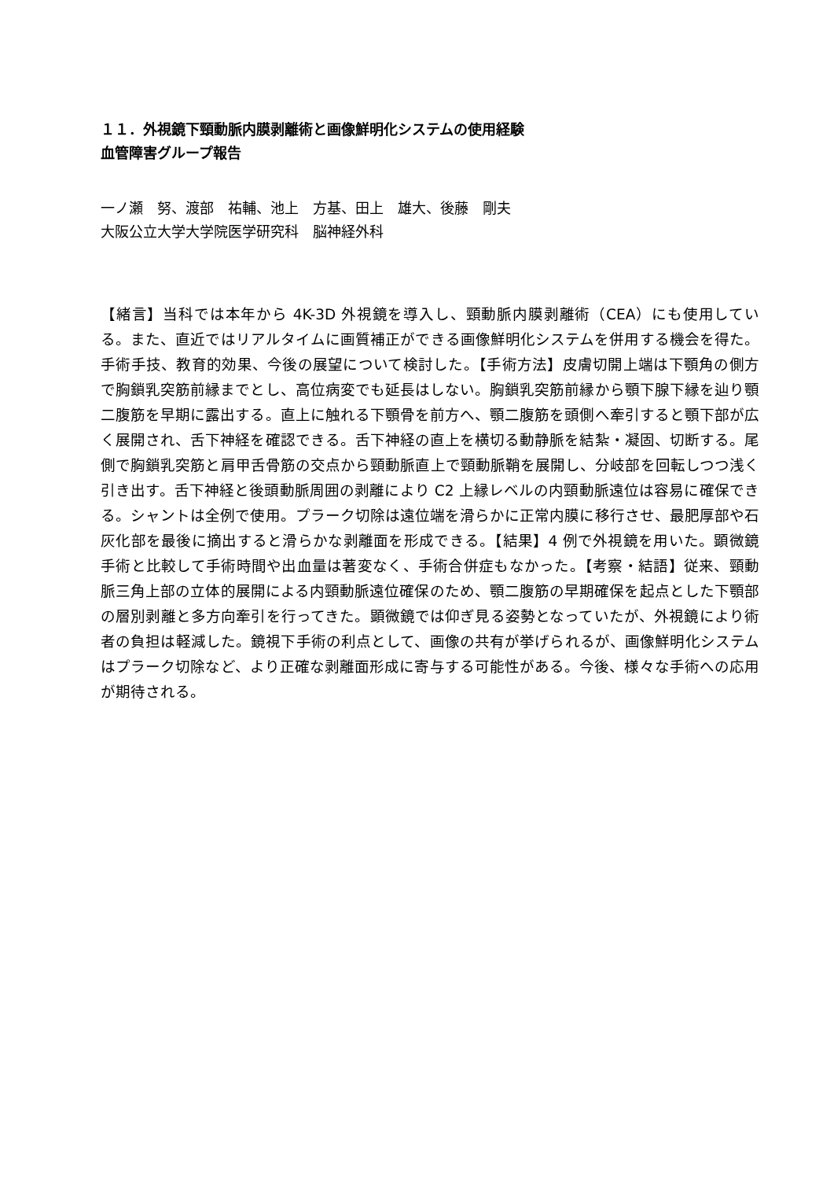１１．外視鏡下頸動脈内膜剥離術と画像鮮明化システムの使用経験
血管障害グループ報告
一ノ瀬　努、渡部　祐輔、池上　方基、田上　雄大、後藤　剛夫
大阪公立大学大学院医学研究科　脳神経外科
【緒言】当科では本年から 4K-3D 外視鏡を導入し、頸動脈内膜剥離術（CEA）にも使用している。また、直近ではリアルタイムに画質補正ができる画像鮮明化システムを併用する機会を得た。手術手技、教育的効果、今後の展望について検討した。【手術方法】皮膚切開上端は下顎角の側方で胸鎖乳突筋前縁までとし、高位病変でも延長はしない。胸鎖乳突筋前縁から顎下腺下縁を辿り顎二腹筋を早期に露出する。直上に触れる下顎骨を前方へ、顎二腹筋を頭側へ牽引すると顎下部が広く展開され、舌下神経を確認できる。舌下神経の直上を横切る動静脈を結紮・凝固、切断する。尾側で胸鎖乳突筋と肩甲舌骨筋の交点から頸動脈直上で頸動脈鞘を展開し、分岐部を回転しつつ浅く引き出す。舌下神経と後頭動脈周囲の剥離により C2 上縁レベルの内頸動脈遠位は容易に確保できる。シャントは全例で使用。プラーク切除は遠位端を滑らかに正常内膜に移行させ、最肥厚部や石灰化部を最後に摘出すると滑らかな剥離面を形成できる。【結果】4 例で外視鏡を用いた。顕微鏡手術と比較して手術時間や出血量は著変なく、手術合併症もなかった。【考察・結語】従来、頸動脈三角上部の立体的展開による内頸動脈遠位確保のため、顎二腹筋の早期確保を起点とした下顎部の層別剥離と多方向牽引を行ってきた。顕微鏡では仰ぎ見る姿勢となっていたが、外視鏡により術者の負担は軽減した。鏡視下手術の利点として、画像の共有が挙げられるが、画像鮮明化システムはプラーク切除など、より正確な剥離面形成に寄与する可能性がある。今後、様々な手術への応用が期待される。